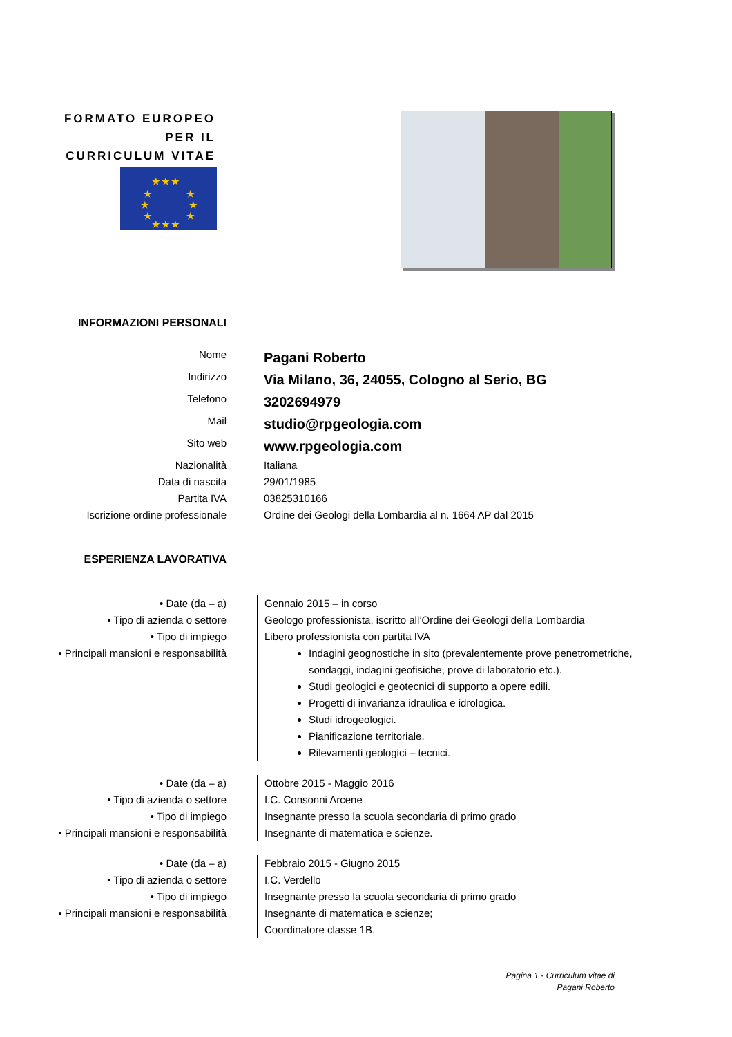FORMATO EUROPEO PER IL CURRICULUM VITAE
★★★
★ ★
★ ★
★ ★
★★★
| INFORMAZIONI PERSONALI | |
| Nome | Pagani Roberto |
| Indirizzo | Via Milano, 36, 24055, Cologno al Serio, BG |
| Telefono | 3202694979 |
| Mail | studio@rpgeologia.com |
| Sito web | www.rpgeologia.com |
| Nazionalità | Italiana |
| Data di nascita | 29/01/1985 |
| Partita IVA | 03825310166 |
| Iscrizione ordine professionale | Ordine dei Geologi della Lombardia al n. 1664 AP dal 2015 |
| ESPERIENZA LAVORATIVA | |
| • Date (da – a) | Gennaio 2015 – in corso |
| • Tipo di azienda o settore | Geologo professionista, iscritto all’Ordine dei Geologi della Lombardia |
| • Tipo di impiego | Libero professionista con partita IVA |
| • Principali mansioni e responsabilità | Indagini geognostiche in sito (prevalentemente prove penetrometriche, sondaggi, indagini geofisiche, prove di laboratorio etc.). Studi geologici e geotecnici di supporto a opere edili. Progetti di invarianza idraulica e idrologica. Studi idrogeologici. Pianificazione territoriale. Rilevamenti geologici – tecnici. |
| • Date (da – a) | Ottobre 2015 - Maggio 2016 |
| • Tipo di azienda o settore | I.C. Consonni Arcene |
| • Tipo di impiego | Insegnante presso la scuola secondaria di primo grado |
| • Principali mansioni e responsabilità | Insegnante di matematica e scienze. |
| • Date (da – a) | Febbraio 2015 - Giugno 2015 |
| • Tipo di azienda o settore | I.C. Verdello |
| • Tipo di impiego | Insegnante presso la scuola secondaria di primo grado |
| • Principali mansioni e responsabilità | Insegnante di matematica e scienze; Coordinatore classe 1B. |
Pagina 1 - Curriculum vitae di
Pagani Roberto